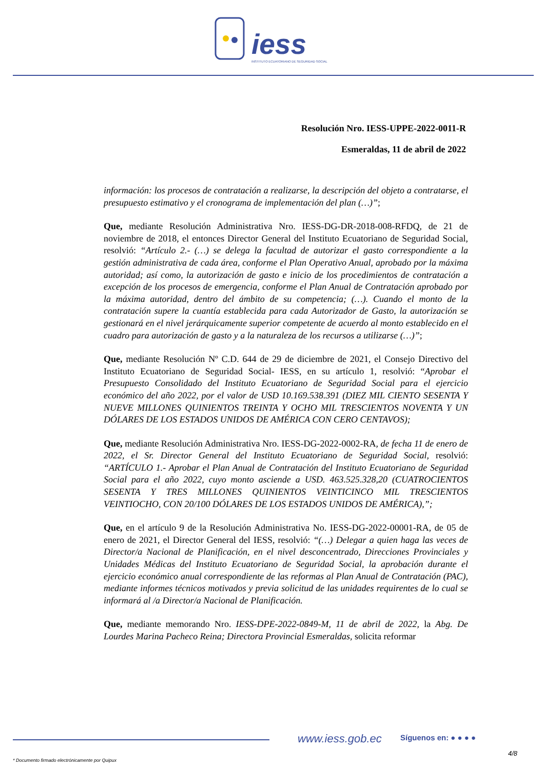iess
INSTITUTO ECUATORIANO DE SEGURIDAD SOCIAL
Resolución Nro. IESS-UPPE-2022-0011-R
Esmeraldas, 11 de abril de 2022
información: los procesos de contratación a realizarse, la descripción del objeto a contratarse, el presupuesto estimativo y el cronograma de implementación del plan (…)”;
Que, mediante Resolución Administrativa Nro. IESS-DG-DR-2018-008-RFDQ, de 21 de noviembre de 2018, el entonces Director General del Instituto Ecuatoriano de Seguridad Social, resolvió: “Artículo 2.- (…) se delega la facultad de autorizar el gasto correspondiente a la gestión administrativa de cada área, conforme el Plan Operativo Anual, aprobado por la máxima autoridad; así como, la autorización de gasto e inicio de los procedimientos de contratación a excepción de los procesos de emergencia, conforme el Plan Anual de Contratación aprobado por la máxima autoridad, dentro del ámbito de su competencia; (…). Cuando el monto de la contratación supere la cuantía establecida para cada Autorizador de Gasto, la autorización se gestionará en el nivel jerárquicamente superior competente de acuerdo al monto establecido en el cuadro para autorización de gasto y a la naturaleza de los recursos a utilizarse (…)”;
Que, mediante Resolución Nº C.D. 644 de 29 de diciembre de 2021, el Consejo Directivo del Instituto Ecuatoriano de Seguridad Social- IESS, en su artículo 1, resolvió: “Aprobar el Presupuesto Consolidado del Instituto Ecuatoriano de Seguridad Social para el ejercicio económico del año 2022, por el valor de USD 10.169.538.391 (DIEZ MIL CIENTO SESENTA Y NUEVE MILLONES QUINIENTOS TREINTA Y OCHO MIL TRESCIENTOS NOVENTA Y UN DÓLARES DE LOS ESTADOS UNIDOS DE AMÉRICA CON CERO CENTAVOS);
Que, mediante Resolución Administrativa Nro. IESS-DG-2022-0002-RA, de fecha 11 de enero de 2022, el Sr. Director General del Instituto Ecuatoriano de Seguridad Social, resolvió: “ARTÍCULO 1.- Aprobar el Plan Anual de Contratación del Instituto Ecuatoriano de Seguridad Social para el año 2022, cuyo monto asciende a USD. 463.525.328,20 (CUATROCIENTOS SESENTA Y TRES MILLONES QUINIENTOS VEINTICINCO MIL TRESCIENTOS VEINTIOCHO, CON 20/100 DÓLARES DE LOS ESTADOS UNIDOS DE AMÉRICA),”;
Que, en el artículo 9 de la Resolución Administrativa No. IESS-DG-2022-00001-RA, de 05 de enero de 2021, el Director General del IESS, resolvió: “(…) Delegar a quien haga las veces de Director/a Nacional de Planificación, en el nivel desconcentrado, Direcciones Provinciales y Unidades Médicas del Instituto Ecuatoriano de Seguridad Social, la aprobación durante el ejercicio económico anual correspondiente de las reformas al Plan Anual de Contratación (PAC), mediante informes técnicos motivados y previa solicitud de las unidades requirentes de lo cual se informará al /a Director/a Nacional de Planificación.
Que, mediante memorando Nro. IESS-DPE-2022-0849-M, 11 de abril de 2022, la Abg. De Lourdes Marina Pacheco Reina; Directora Provincial Esmeraldas, solicita reformar
www.iess.gob.ec Síguenos en: ● ● ● ●
4/8
* Documento firmado electrónicamente por Quipux